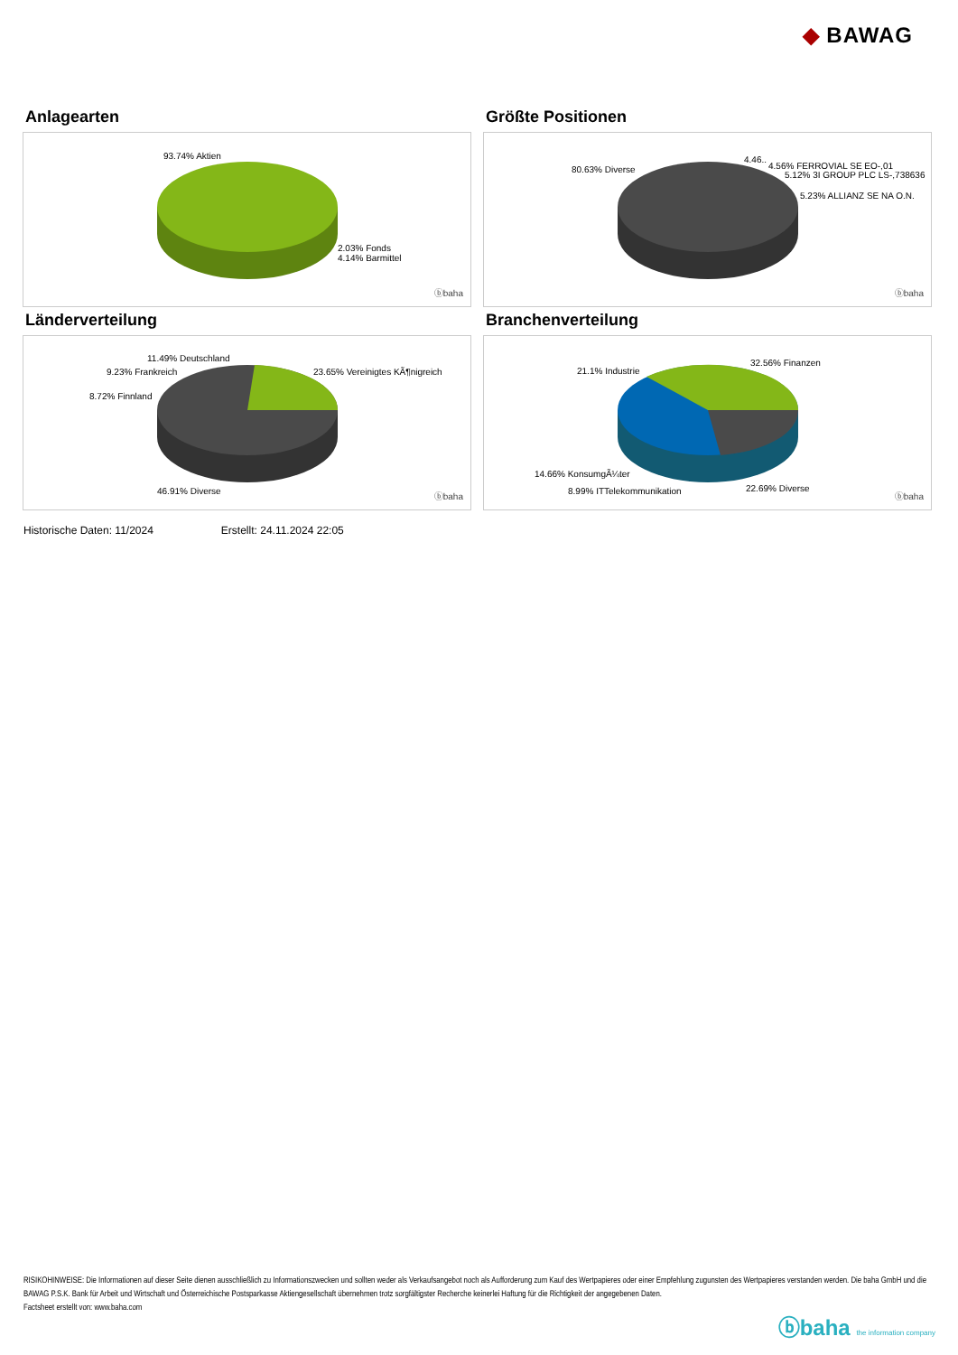◆ BAWAG
Anlagearten
93.74% Aktien
2.03% Fonds
4.14% Barmittel
ⓑbaha
Größte Positionen
80.63% Diverse
4.46..
4.56% FERROVIAL SE EO-,01
5.12% 3I GROUP PLC LS-,738636
5.23% ALLIANZ SE NA O.N.
ⓑbaha
Länderverteilung
11.49% Deutschland
9.23% Frankreich 23.65% Vereinigtes KÃ¶nigreich
8.72% Finnland
46.91% Diverse
ⓑbaha
Branchenverteilung
32.56% Finanzen
21.1% Industrie
14.66% KonsumgÃ¼ter
8.99% ITTelekommunikation 22.69% Diverse
ⓑbaha
Historische Daten: 11/2024 Erstellt: 24.11.2024 22:05
RISIKOHINWEISE: Die Informationen auf dieser Seite dienen ausschließlich zu Informationszwecken und sollten weder als Verkaufsangebot noch als Aufforderung zum Kauf des Wertpapieres oder einer Empfehlung zugunsten des Wertpapieres verstanden werden. Die baha GmbH und die BAWAG P.S.K. Bank für Arbeit und Wirtschaft und Österreichische Postsparkasse Aktiengesellschaft übernehmen trotz sorgfältigster Recherche keinerlei Haftung für die Richtigkeit der angegebenen Daten.
Factsheet erstellt von: www.baha.com
ⓑbaha the information company